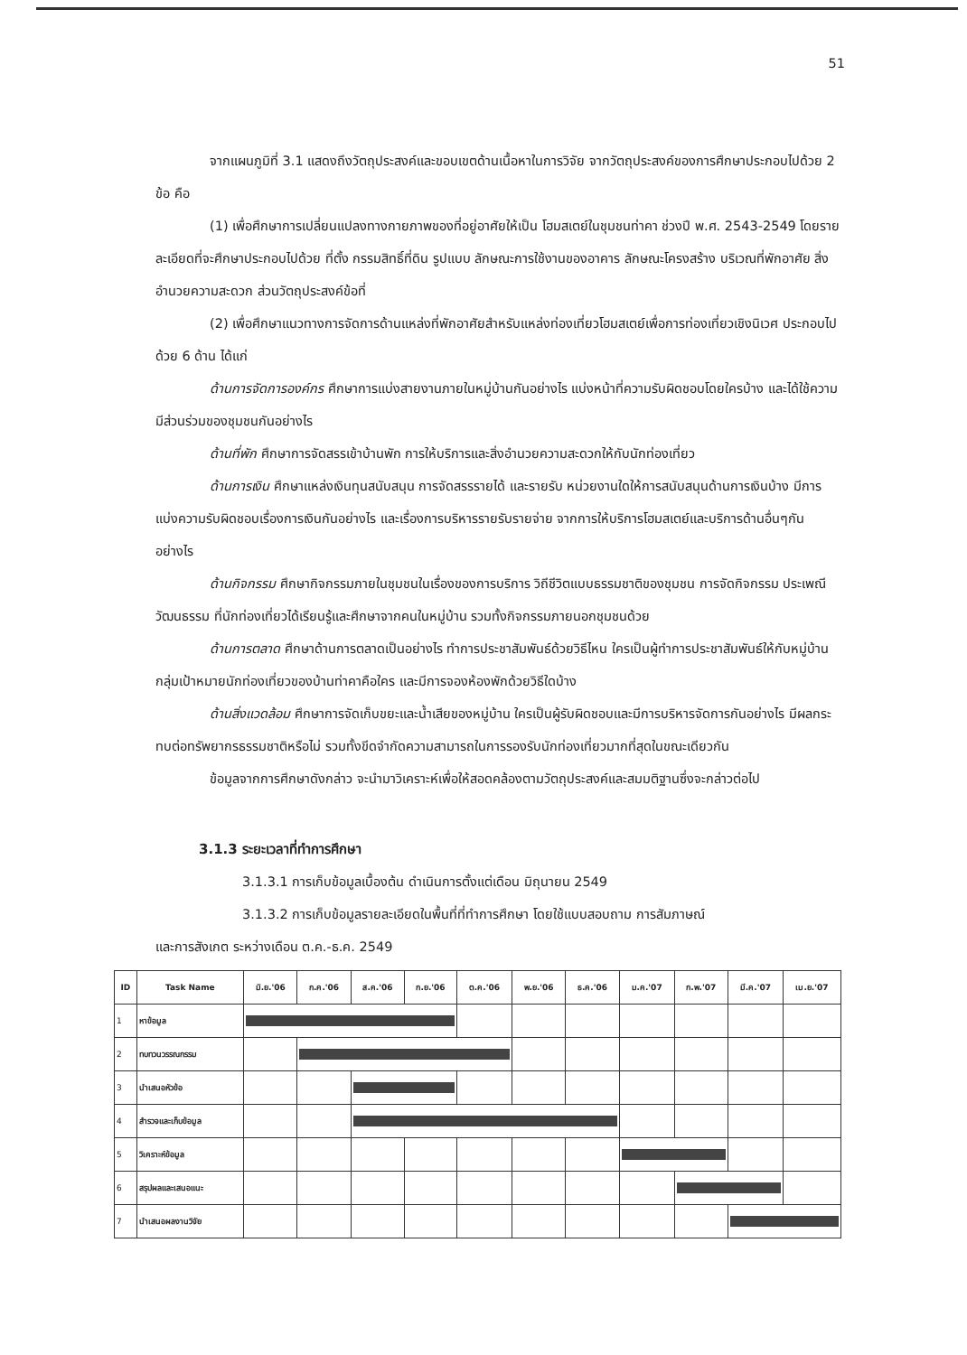51
จากแผนภูมิที่ 3.1 แสดงถึงวัตถุประสงค์และขอบเขตด้านเนื้อหาในการวิจัย จากวัตถุประสงค์ของการศึกษาประกอบไปด้วย 2 ข้อ คือ
(1) เพื่อศึกษาการเปลี่ยนแปลงทางกายภาพของที่อยู่อาศัยให้เป็น โฮมสเตย์ในชุมชนท่าคา ช่วงปี พ.ศ. 2543-2549 โดยรายละเอียดที่จะศึกษาประกอบไปด้วย ที่ตั้ง กรรมสิทธิ์ที่ดิน รูปแบบ ลักษณะการใช้งานของอาคาร ลักษณะโครงสร้าง บริเวณที่พักอาศัย สิ่งอำนวยความสะดวก ส่วนวัตถุประสงค์ข้อที่
(2) เพื่อศึกษาแนวทางการจัดการด้านแหล่งที่พักอาศัยสำหรับแหล่งท่องเที่ยวโฮมสเตย์เพื่อการท่องเที่ยวเชิงนิเวศ ประกอบไปด้วย 6 ด้าน ได้แก่
ด้านการจัดการองค์กร ศึกษาการแบ่งสายงานภายในหมู่บ้านกันอย่างไร แบ่งหน้าที่ความรับผิดชอบโดยใครบ้าง และได้ใช้ความมีส่วนร่วมของชุมชนกันอย่างไร
ด้านที่พัก ศึกษาการจัดสรรเข้าบ้านพัก การให้บริการและสิ่งอำนวยความสะดวกให้กับนักท่องเที่ยว
ด้านการเงิน ศึกษาแหล่งเงินทุนสนับสนุน การจัดสรรรายได้ และรายรับ หน่วยงานใดให้การสนับสนุนด้านการเงินบ้าง มีการแบ่งความรับผิดชอบเรื่องการเงินกันอย่างไร และเรื่องการบริหารรายรับรายจ่าย จากการให้บริการโฮมสเตย์และบริการด้านอื่นๆกันอย่างไร
ด้านกิจกรรม ศึกษากิจกรรมภายในชุมชนในเรื่องของการบริการ วิถีชีวิตแบบธรรมชาติของชุมชน การจัดกิจกรรม ประเพณีวัฒนธรรม ที่นักท่องเที่ยวได้เรียนรู้และศึกษาจากคนในหมู่บ้าน รวมทั้งกิจกรรมภายนอกชุมชนด้วย
ด้านการตลาด ศึกษาด้านการตลาดเป็นอย่างไร ทำการประชาสัมพันธ์ด้วยวิธีไหน ใครเป็นผู้ทำการประชาสัมพันธ์ให้กับหมู่บ้าน กลุ่มเป้าหมายนักท่องเที่ยวของบ้านท่าคาคือใคร และมีการจองห้องพักด้วยวิธีใดบ้าง
ด้านสิ่งแวดล้อม ศึกษาการจัดเก็บขยะและน้ำเสียของหมู่บ้าน ใครเป็นผู้รับผิดชอบและมีการบริหารจัดการกันอย่างไร มีผลกระทบต่อทรัพยากรธรรมชาติหรือไม่ รวมทั้งขีดจำกัดความสามารถในการรองรับนักท่องเที่ยวมากที่สุดในขณะเดียวกัน
ข้อมูลจากการศึกษาดังกล่าว จะนำมาวิเคราะห์เพื่อให้สอดคล้องตามวัตถุประสงค์และสมมติฐานซึ่งจะกล่าวต่อไป
3.1.3 ระยะเวลาที่ทำการศึกษา
3.1.3.1 การเก็บข้อมูลเบื้องต้น ดำเนินการตั้งแต่เดือน มิถุนายน 2549
3.1.3.2 การเก็บข้อมูลรายละเอียดในพื้นที่ที่ทำการศึกษา โดยใช้แบบสอบถาม การสัมภาษณ์
และการสังเกต ระหว่างเดือน ต.ค.-ธ.ค. 2549
| ID | Task Name | มิ.ย.'06 | ก.ค.'06 | ส.ค.'06 | ก.ย.'06 | ต.ค.'06 | พ.ย.'06 | ธ.ค.'06 | ม.ค.'07 | ก.พ.'07 | มี.ค.'07 | เม.ย.'07 |
| --- | --- | --- | --- | --- | --- | --- | --- | --- | --- | --- | --- | --- |
| 1 | หาข้อมูล | | | | | | | | | | | |
| 2 | ทบทวนวรรณกรรม | | | | | | | | | | | |
| 3 | นำเสนอหัวข้อ | | | | | | | | | | | |
| 4 | สำรวจและเก็บข้อมูล | | | | | | | | | | | |
| 5 | วิเคราะห์ข้อมูล | | | | | | | | | | | |
| 6 | สรุปผลและเสนอแนะ | | | | | | | | | | | |
| 7 | นำเสนอผลงานวิจัย | | | | | | | | | | | |